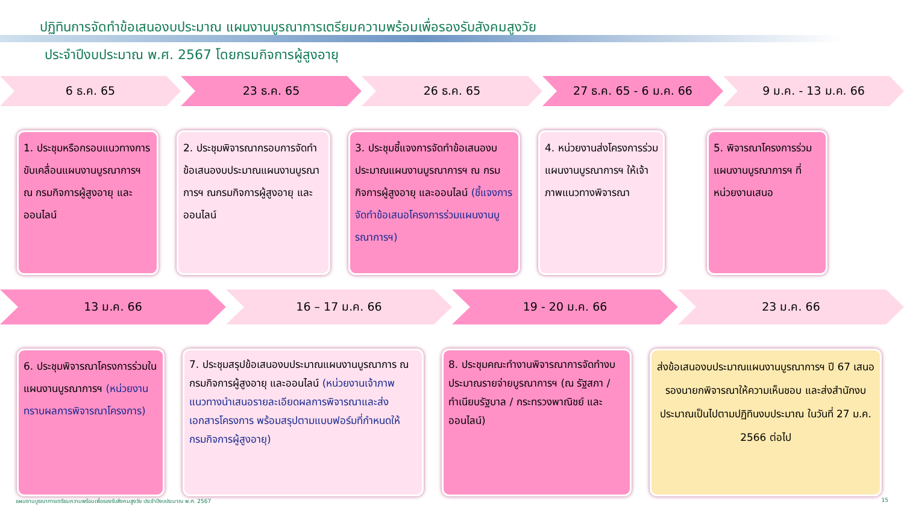ปฏิทินการจัดทำข้อเสนองบประมาณ แผนงานบูรณาการเตรียมความพร้อมเพื่อรองรับสังคมสูงวัย
ประจำปีงบประมาณ พ.ศ. 2567 โดยกรมกิจการผู้สูงอายุ
6 ธ.ค. 65 23 ธ.ค. 65 26 ธ.ค. 65 27 ธ.ค. 65 - 6 ม.ค. 66 9 ม.ค. - 13 ม.ค. 66
1. ประชุมหรือกรอบแนวทางการขับเคลื่อนแผนงานบูรณาการฯ ณ กรมกิจการผู้สูงอายุ และออนไลน์
2. ประชุมพิจารณากรอบการจัดทำข้อเสนองบประมาณแผนงานบูรณาการฯ ณกรมกิจการผู้สูงอายุ และออนไลน์
3. ประชุมชี้แจงการจัดทำข้อเสนองบประมาณแผนงานบูรณาการฯ ณ กรมกิจการผู้สูงอายุ และออนไลน์ (ชี้แจงการจัดทำข้อเสนอโครงการร่วมแผนงานบูรณาการฯ)
4. หน่วยงานส่งโครงการร่วมแผนงานบูรณาการฯ ให้เจ้าภาพแนวทางพิจารณา
5. พิจารณาโครงการร่วมแผนงานบูรณาการฯ ที่หน่วยงานเสนอ
13 ม.ค. 66 16 – 17 ม.ค. 66 19 - 20 ม.ค. 66 23 ม.ค. 66
6. ประชุมพิจารณาโครงการร่วมในแผนงานบูรณาการฯ (หน่วยงานทราบผลการพิจารณาโครงการ)
7. ประชุมสรุปข้อเสนองบประมาณแผนงานบูรณาการ ณ กรมกิจการผู้สูงอายุ และออนไลน์ (หน่วยงานเจ้าภาพแนวทางนำเสนอรายละเอียดผลการพิจารณาและส่งเอกสารโครงการ พร้อมสรุปตามแบบฟอร์มที่กำหนดให้กรมกิจการผู้สูงอายุ)
8. ประชุมคณะทำงานพิจารณาการจัดทำงบประมาณรายจ่ายบูรณาการฯ (ณ รัฐสภา / ทำเนียบรัฐบาล / กระทรวงพาณิชย์ และออนไลน์)
ส่งข้อเสนองบประมาณแผนงานบูรณาการฯ ปี 67 เสนอรองนายกพิจารณาให้ความเห็นชอบ และส่งสำนักงบประมาณเป็นไปตามปฏิทินงบประมาณ ในวันที่ 27 ม.ค. 2566 ต่อไป
แผนงานบูรณาการเตรียมความพร้อมเพื่อรองรับสังคมสูงวัย ประจำปีงบประมาณ พ.ศ. 2567 15